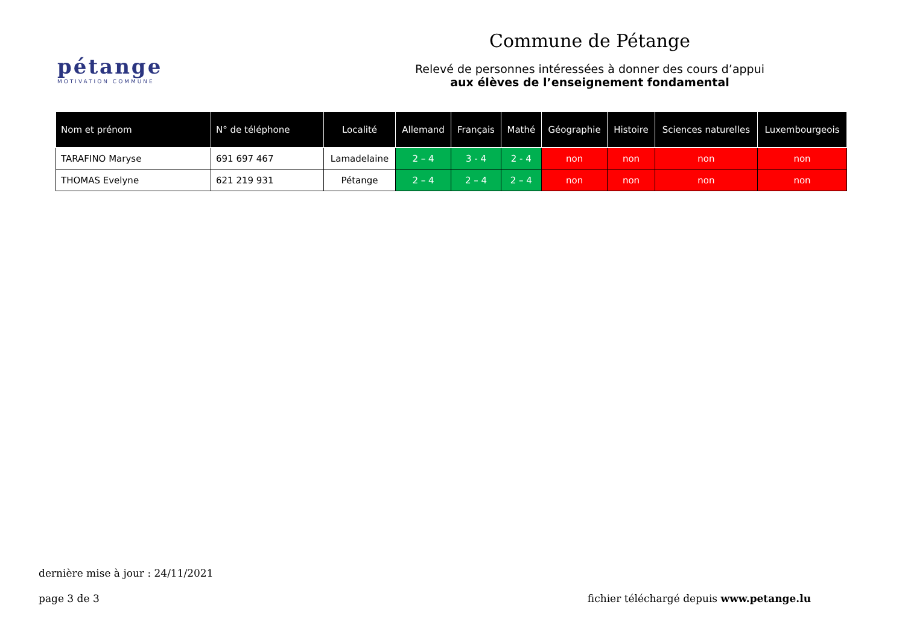pétange
MOTIVATION COMMUNE
Commune de Pétange
Relevé de personnes intéressées à donner des cours d’appui
aux élèves de l’enseignement fondamental
| Nom et prénom | N° de téléphone | Localité | Allemand | Français | Mathé | Géographie | Histoire | Sciences naturelles | Luxembourgeois |
| --- | --- | --- | --- | --- | --- | --- | --- | --- | --- |
| TARAFINO Maryse | 691 697 467 | Lamadelaine | 2 – 4 | 3 - 4 | 2 - 4 | non | non | non | non |
| THOMAS Evelyne | 621 219 931 | Pétange | 2 – 4 | 2 – 4 | 2 – 4 | non | non | non | non |
dernière mise à jour : 24/11/2021
page 3 de 3 fichier téléchargé depuis www.petange.lu